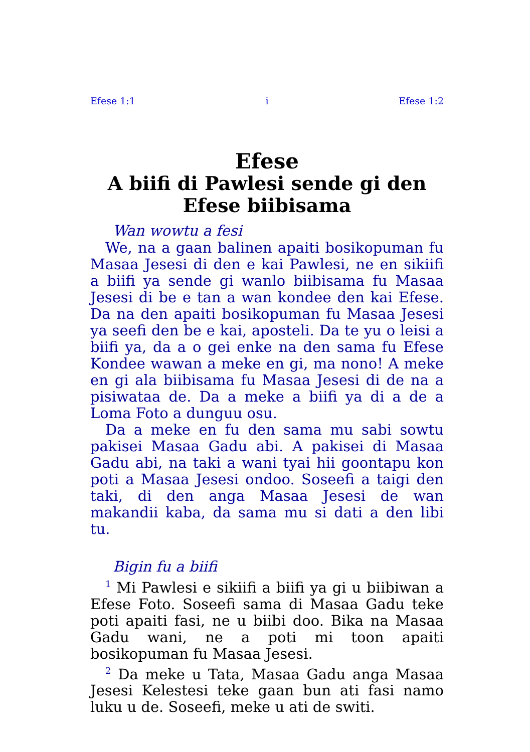Efese 1:1 i Efese 1:2
Efese
A biifi di Pawlesi sende gi den Efese biibisama
Wan wowtu a fesi
We, na a gaan balinen apaiti bosikopuman fu Masaa Jesesi di den e kai Pawlesi, ne en sikiifi a biifi ya sende gi wanlo biibisama fu Masaa Jesesi di be e tan a wan kondee den kai Efese. Da na den apaiti bosikopuman fu Masaa Jesesi ya seefi den be e kai, aposteli. Da te yu o leisi a biifi ya, da a o gei enke na den sama fu Efese Kondee wawan a meke en gi, ma nono! A meke en gi ala biibisama fu Masaa Jesesi di de na a pisiwataa de. Da a meke a biifi ya di a de a Loma Foto a dunguu osu.
Da a meke en fu den sama mu sabi sowtu pakisei Masaa Gadu abi. A pakisei di Masaa Gadu abi, na taki a wani tyai hii goontapu kon poti a Masaa Jesesi ondoo. Soseefi a taigi den taki, di den anga Masaa Jesesi de wan makandii kaba, da sama mu si dati a den libi tu.
Bigin fu a biifi
<sup>1</sup> Mi Pawlesi e sikiifi a biifi ya gi u biibiwan a Efese Foto. Soseefi sama di Masaa Gadu teke poti apaiti fasi, ne u biibi doo. Bika na Masaa Gadu wani, ne a poti mi toon apaiti bosikopuman fu Masaa Jesesi.
<sup>2</sup> Da meke u Tata, Masaa Gadu anga Masaa Jesesi Kelestesi teke gaan bun ati fasi namo luku u de. Soseefi, meke u ati de switi.